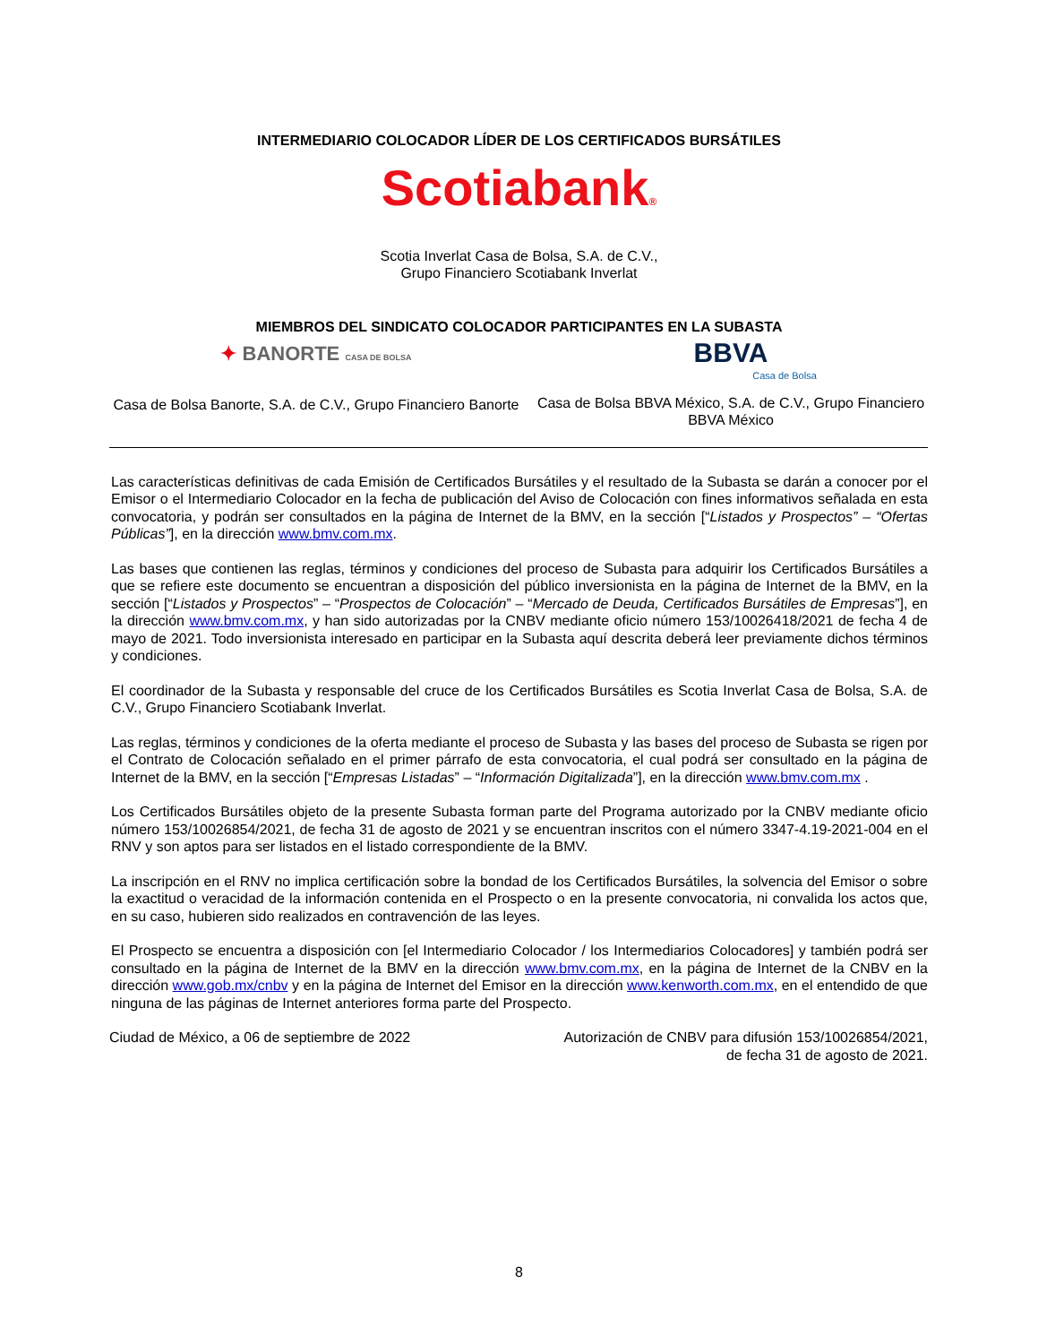INTERMEDIARIO COLOCADOR LÍDER DE LOS CERTIFICADOS BURSÁTILES
Scotiabank®
Scotia Inverlat Casa de Bolsa, S.A. de C.V.,
Grupo Financiero Scotiabank Inverlat
MIEMBROS DEL SINDICATO COLOCADOR PARTICIPANTES EN LA SUBASTA
✦ BANORTE CASA DE BOLSA
Casa de Bolsa Banorte, S.A. de C.V., Grupo Financiero Banorte
BBVA
Casa de Bolsa
Casa de Bolsa BBVA México, S.A. de C.V., Grupo Financiero BBVA México
Las características definitivas de cada Emisión de Certificados Bursátiles y el resultado de la Subasta se darán a conocer por el Emisor o el Intermediario Colocador en la fecha de publicación del Aviso de Colocación con fines informativos señalada en esta convocatoria, y podrán ser consultados en la página de Internet de la BMV, en la sección [“Listados y Prospectos” – “Ofertas Públicas”], en la dirección www.bmv.com.mx.
Las bases que contienen las reglas, términos y condiciones del proceso de Subasta para adquirir los Certificados Bursátiles a que se refiere este documento se encuentran a disposición del público inversionista en la página de Internet de la BMV, en la sección [“Listados y Prospectos” – “Prospectos de Colocación” – “Mercado de Deuda, Certificados Bursátiles de Empresas”], en la dirección www.bmv.com.mx, y han sido autorizadas por la CNBV mediante oficio número 153/10026418/2021 de fecha 4 de mayo de 2021. Todo inversionista interesado en participar en la Subasta aquí descrita deberá leer previamente dichos términos y condiciones.
El coordinador de la Subasta y responsable del cruce de los Certificados Bursátiles es Scotia Inverlat Casa de Bolsa, S.A. de C.V., Grupo Financiero Scotiabank Inverlat.
Las reglas, términos y condiciones de la oferta mediante el proceso de Subasta y las bases del proceso de Subasta se rigen por el Contrato de Colocación señalado en el primer párrafo de esta convocatoria, el cual podrá ser consultado en la página de Internet de la BMV, en la sección [“Empresas Listadas” – “Información Digitalizada”], en la dirección www.bmv.com.mx .
Los Certificados Bursátiles objeto de la presente Subasta forman parte del Programa autorizado por la CNBV mediante oficio número 153/10026854/2021, de fecha 31 de agosto de 2021 y se encuentran inscritos con el número 3347-4.19-2021-004 en el RNV y son aptos para ser listados en el listado correspondiente de la BMV.
La inscripción en el RNV no implica certificación sobre la bondad de los Certificados Bursátiles, la solvencia del Emisor o sobre la exactitud o veracidad de la información contenida en el Prospecto o en la presente convocatoria, ni convalida los actos que, en su caso, hubieren sido realizados en contravención de las leyes.
El Prospecto se encuentra a disposición con [el Intermediario Colocador / los Intermediarios Colocadores] y también podrá ser consultado en la página de Internet de la BMV en la dirección www.bmv.com.mx, en la página de Internet de la CNBV en la dirección www.gob.mx/cnbv y en la página de Internet del Emisor en la dirección www.kenworth.com.mx, en el entendido de que ninguna de las páginas de Internet anteriores forma parte del Prospecto.
Ciudad de México, a 06 de septiembre de 2022
Autorización de CNBV para difusión 153/10026854/2021,
de fecha 31 de agosto de 2021.
8